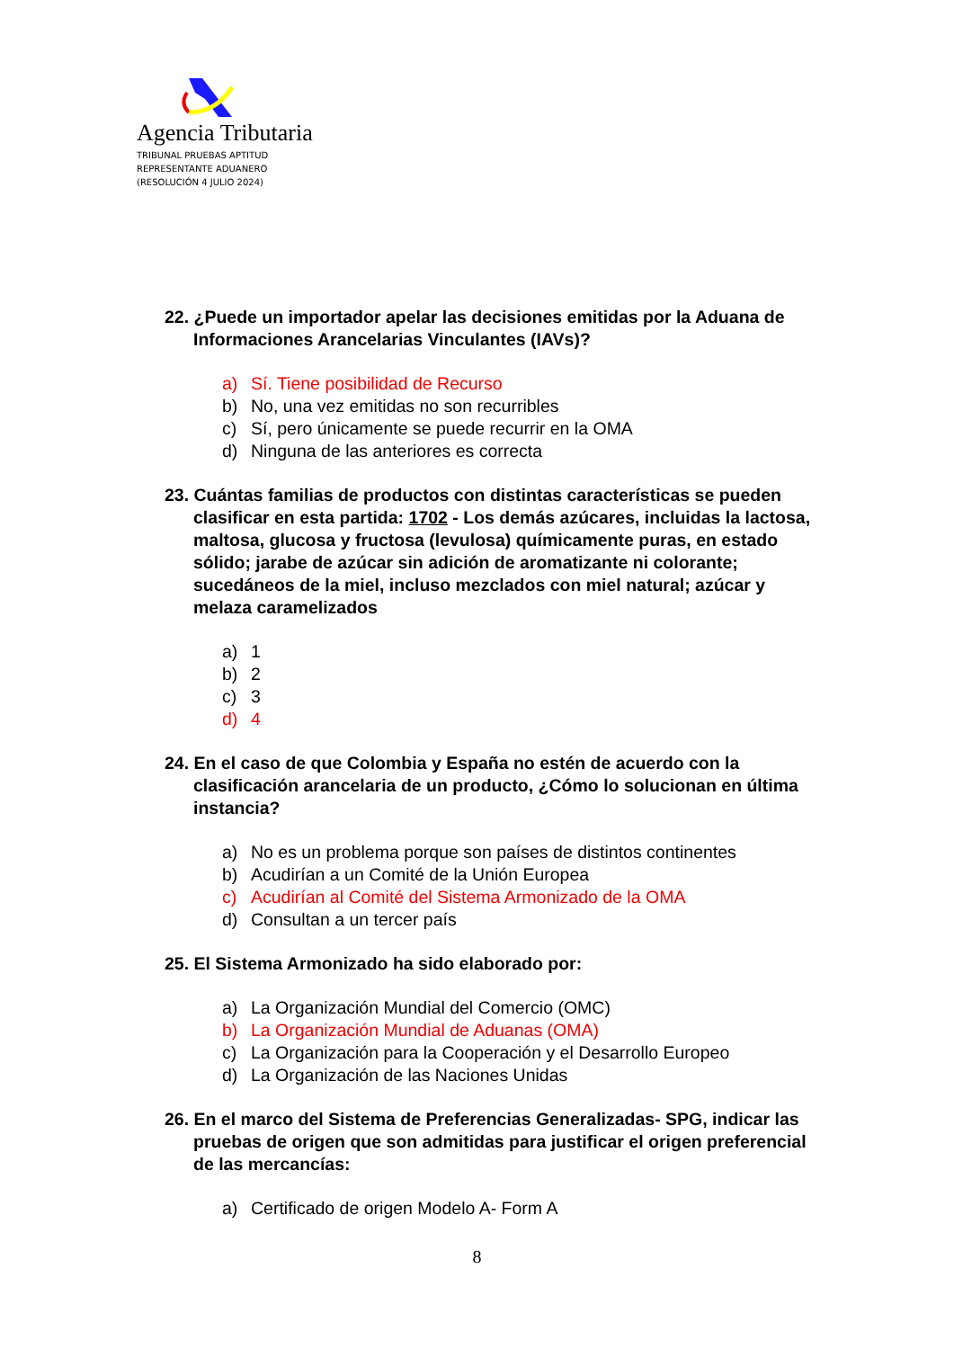Agencia Tributaria
TRIBUNAL PRUEBAS APTITUD
REPRESENTANTE ADUANERO
(RESOLUCIÓN 4 JULIO 2024)
22. ¿Puede un importador apelar las decisiones emitidas por la Aduana de Informaciones Arancelarias Vinculantes (IAVs)?
a) Sí. Tiene posibilidad de Recurso
b) No, una vez emitidas no son recurribles
c) Sí, pero únicamente se puede recurrir en la OMA
d) Ninguna de las anteriores es correcta
23. Cuántas familias de productos con distintas características se pueden clasificar en esta partida: 1702 - Los demás azúcares, incluidas la lactosa, maltosa, glucosa y fructosa (levulosa) químicamente puras, en estado sólido; jarabe de azúcar sin adición de aromatizante ni colorante; sucedáneos de la miel, incluso mezclados con miel natural; azúcar y melaza caramelizados
a) 1
b) 2
c) 3
d) 4
24. En el caso de que Colombia y España no estén de acuerdo con la clasificación arancelaria de un producto, ¿Cómo lo solucionan en última instancia?
a) No es un problema porque son países de distintos continentes
b) Acudirían a un Comité de la Unión Europea
c) Acudirían al Comité del Sistema Armonizado de la OMA
d) Consultan a un tercer país
25. El Sistema Armonizado ha sido elaborado por:
a) La Organización Mundial del Comercio (OMC)
b) La Organización Mundial de Aduanas (OMA)
c) La Organización para la Cooperación y el Desarrollo Europeo
d) La Organización de las Naciones Unidas
26. En el marco del Sistema de Preferencias Generalizadas- SPG, indicar las pruebas de origen que son admitidas para justificar el origen preferencial de las mercancías:
a) Certificado de origen Modelo A- Form A
8